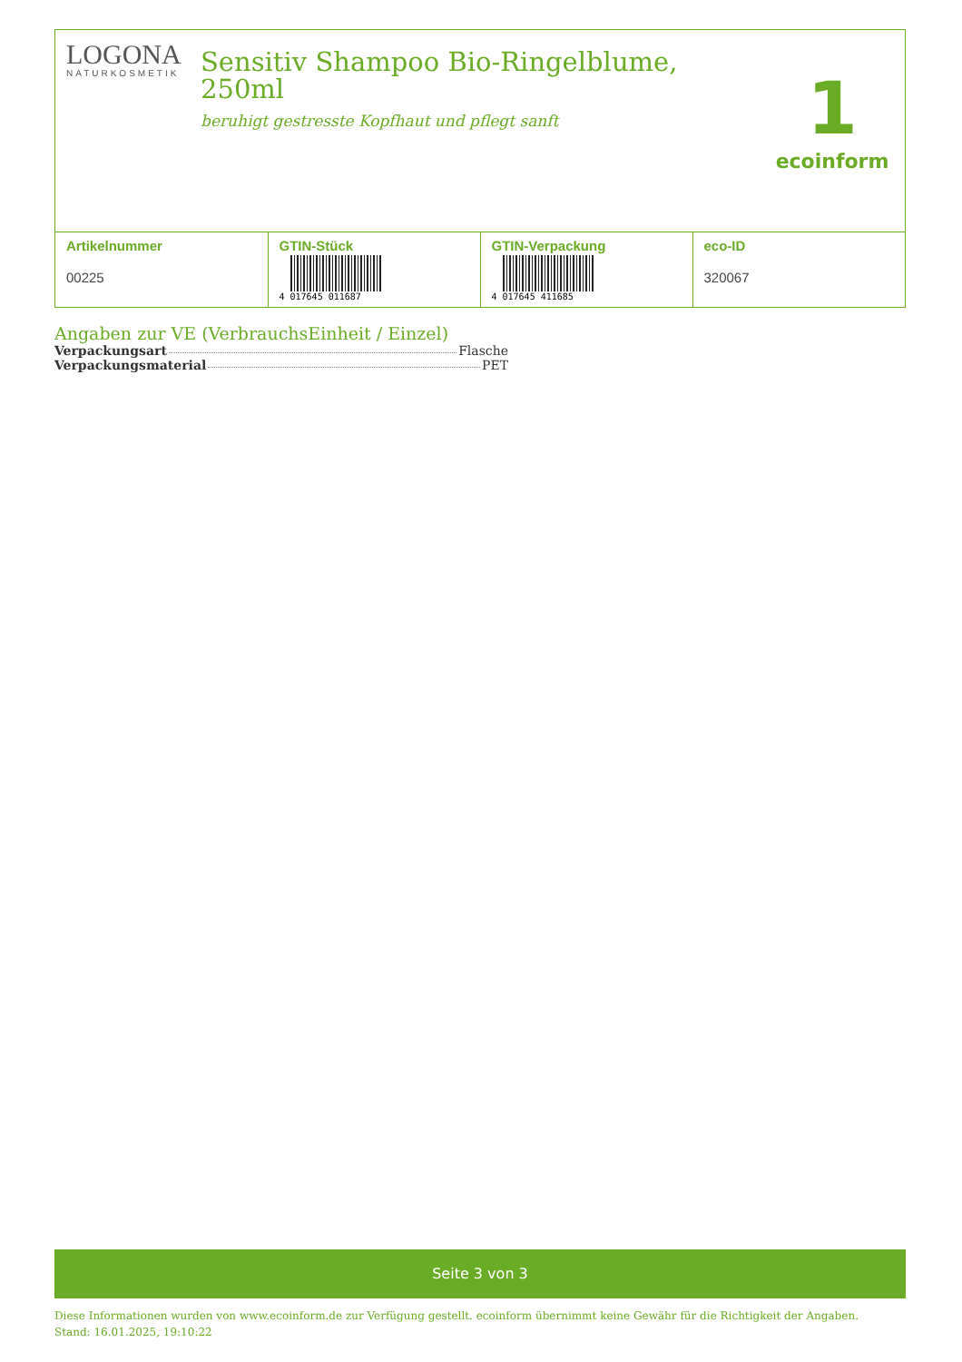LOGONA
NATURKOSMETIK
Sensitiv Shampoo Bio-Ringelblume,
250ml
beruhigt gestresste Kopfhaut und pflegt sanft
1
ecoinform
| Artikelnummer 00225 | GTIN-Stück 4 017645 011687 | GTIN-Verpackung 4 017645 411685 | eco-ID 320067 |
Angaben zur VE (VerbrauchsEinheit / Einzel)
Verpackungsart Flasche
Verpackungsmaterial PET
Seite 3 von 3
Diese Informationen wurden von www.ecoinform.de zur Verfügung gestellt. ecoinform übernimmt keine Gewähr für die Richtigkeit der Angaben.
Stand: 16.01.2025, 19:10:22